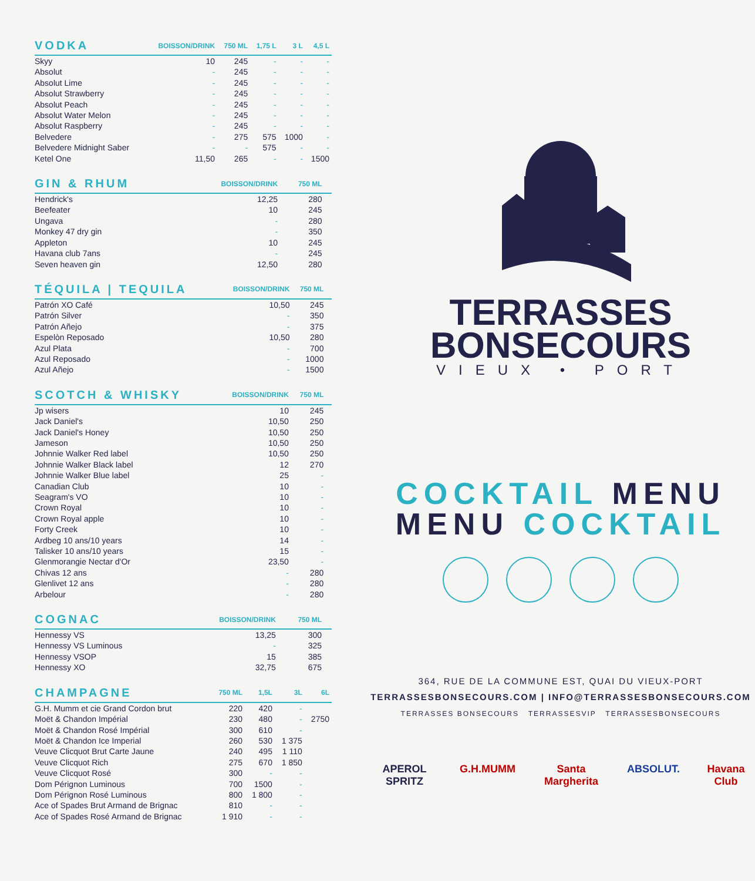| VODKA | BOISSON/DRINK | 750 ML | 1,75 L | 3 L | 4,5 L |
| --- | --- | --- | --- | --- | --- |
| Skyy | 10 | 245 | - | - | - |
| Absolut | - | 245 | - | - | - |
| Absolut Lime | - | 245 | - | - | - |
| Absolut Strawberry | - | 245 | - | - | - |
| Absolut Peach | - | 245 | - | - | - |
| Absolut Water Melon | - | 245 | - | - | - |
| Absolut Raspberry | - | 245 | - | - | - |
| Belvedere | - | 275 | 575 | 1000 | - |
| Belvedere Midnight Saber | - | - | 575 | - | - |
| Ketel One | 11,50 | 265 | - | - | 1500 |
| GIN & RHUM | BOISSON/DRINK | 750 ML | |
| --- | --- | --- | --- |
| Hendrick's | 12,25 | 280 | |
| Beefeater | 10 | 245 | |
| Ungava | - | 280 | |
| Monkey 47 dry gin | - | 350 | |
| Appleton | 10 | 245 | |
| Havana club 7ans | - | 245 | |
| Seven heaven gin | 12,50 | 280 | |
| TÉQUILA / TEQUILA | BOISSON/DRINK | 750 ML | |
| --- | --- | --- | --- |
| Patrón XO Café | 10,50 | 245 | |
| Patrón Silver | - | 350 | |
| Patrón Añejo | - | 375 | |
| Espelòn Reposado | 10,50 | 280 | |
| Azul Plata | - | 700 | |
| Azul Reposado | - | 1000 | |
| Azul Añejo | - | 1500 | |
| SCOTCH & WHISKY | BOISSON/DRINK | 750 ML | |
| --- | --- | --- | --- |
| Jp wisers | 10 | 245 | |
| Jack Daniel's | 10,50 | 250 | |
| Jack Daniel's Honey | 10,50 | 250 | |
| Jameson | 10,50 | 250 | |
| Johnnie Walker Red label | 10,50 | 250 | |
| Johnnie Walker Black label | 12 | 270 | |
| Johnnie Walker Blue label | 25 | - | |
| Canadian Club | 10 | - | |
| Seagram's VO | 10 | - | |
| Crown Royal | 10 | - | |
| Crown Royal apple | 10 | - | |
| Forty Creek | 10 | - | |
| Ardbeg 10 ans/10 years | 14 | - | |
| Talisker 10 ans/10 years | 15 | - | |
| Glenmorangie Nectar d'Or | 23,50 | - | |
| Chivas 12 ans | - | 280 | |
| Glenlivet 12 ans | - | 280 | |
| Arbelour | - | 280 | |
| COGNAC | BOISSON/DRINK | 750 ML | |
| --- | --- | --- | --- |
| Hennessy VS | 13,25 | 300 | |
| Hennessy VS Luminous | - | 325 | |
| Hennessy VSOP | 15 | 385 | |
| Hennessy XO | 32,75 | 675 | |
| CHAMPAGNE | 750 ML | 1,5L | 3L | 6L |
| --- | --- | --- | --- | --- |
| G.H. Mumm et cie Grand Cordon brut | 220 | 420 | - | |
| Moët & Chandon Impérial | 230 | 480 | - | 2750 |
| Moët & Chandon Rosé Impérial | 300 | 610 | - | |
| Moët & Chandon Ice Imperial | 260 | 530 | 1 375 | |
| Veuve Clicquot Brut Carte Jaune | 240 | 495 | 1 110 | |
| Veuve Clicquot Rich | 275 | 670 | 1 850 | |
| Veuve Clicquot Rosé | 300 | - | - | |
| Dom Pérignon Luminous | 700 | 1500 | - | |
| Dom Pérignon Rosé Luminous | 800 | 1 800 | - | |
| Ace of Spades Brut Armand de Brignac | 810 | - | - | |
| Ace of Spades Rosé Armand de Brignac | 1 910 | - | - | |
TERRASSES
BONSECOURS
VIEUX • PORT
COCKTAIL MENU
MENU COCKTAIL
364, RUE DE LA COMMUNE EST, QUAI DU VIEUX-PORT
TERRASSESBONSECOURS.COM | INFO@TERRASSESBONSECOURS.COM
TERRASSES BONSECOURS TERRASSESVIP TERRASSESBONSECOURS
APEROL SPRITZ G.H.MUMM Santa Margherita ABSOLUT. Havana Club